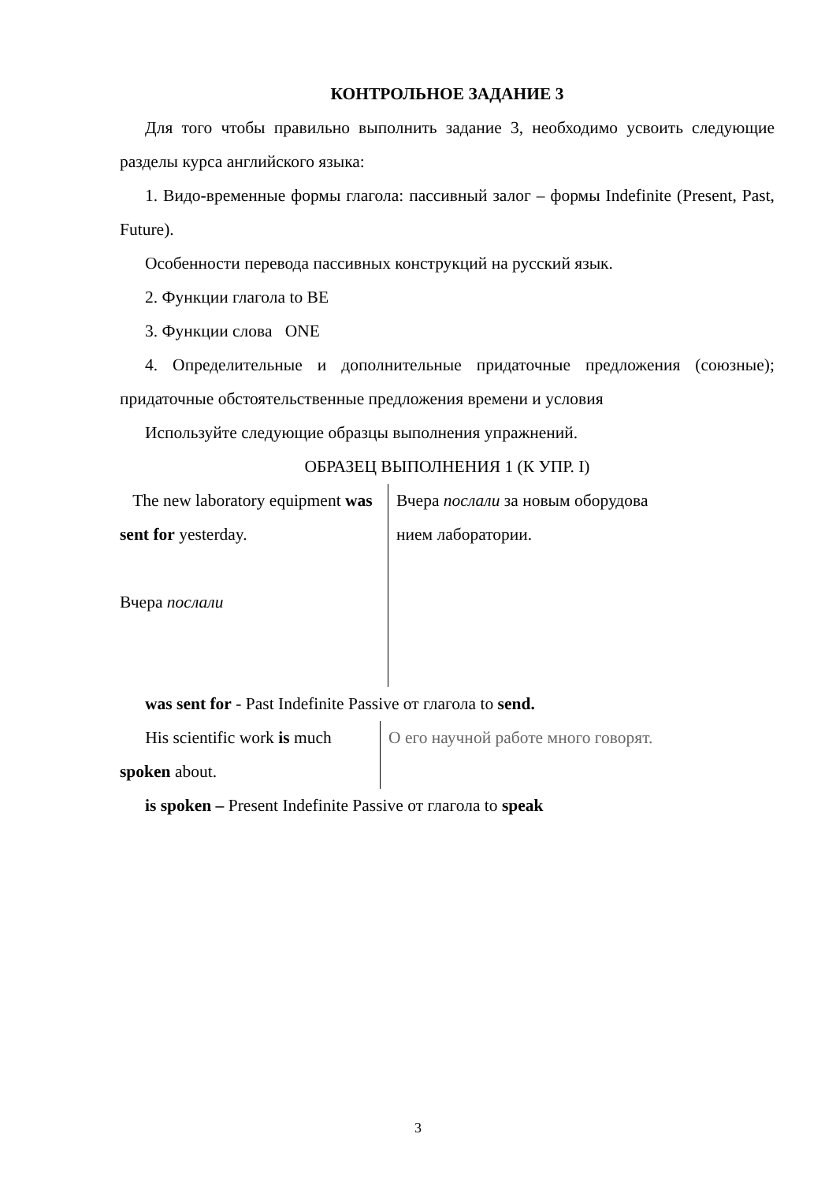КОНТРОЛЬНОЕ ЗАДАНИЕ 3
Для того чтобы правильно выполнить задание 3, необходимо усвоить следующие разделы курса английского языка:
1. Видо-временные формы глагола: пассивный залог – формы Indefinite (Present, Past, Future).
Особенности перевода пассивных конструкций на русский язык.
2. Функции глагола to BE
3. Функции слова ONE
4. Определительные и дополнительные придаточные предложения (союзные); придаточные обстоятельственные предложения времени и условия
Используйте следующие образцы выполнения упражнений.
ОБРАЗЕЦ ВЫПОЛНЕНИЯ 1 (К УПР. I)
The new laboratory equipment was sent for yesterday.
Вчера послали
Вчера послали за новым оборудова
нием лаборатории.
was sent for - Past Indefinite Passive от глагола to send.
His scientific work is much spoken about.
О его научной работе много говорят.
is spoken – Present Indefinite Passive от глагола to speak
3